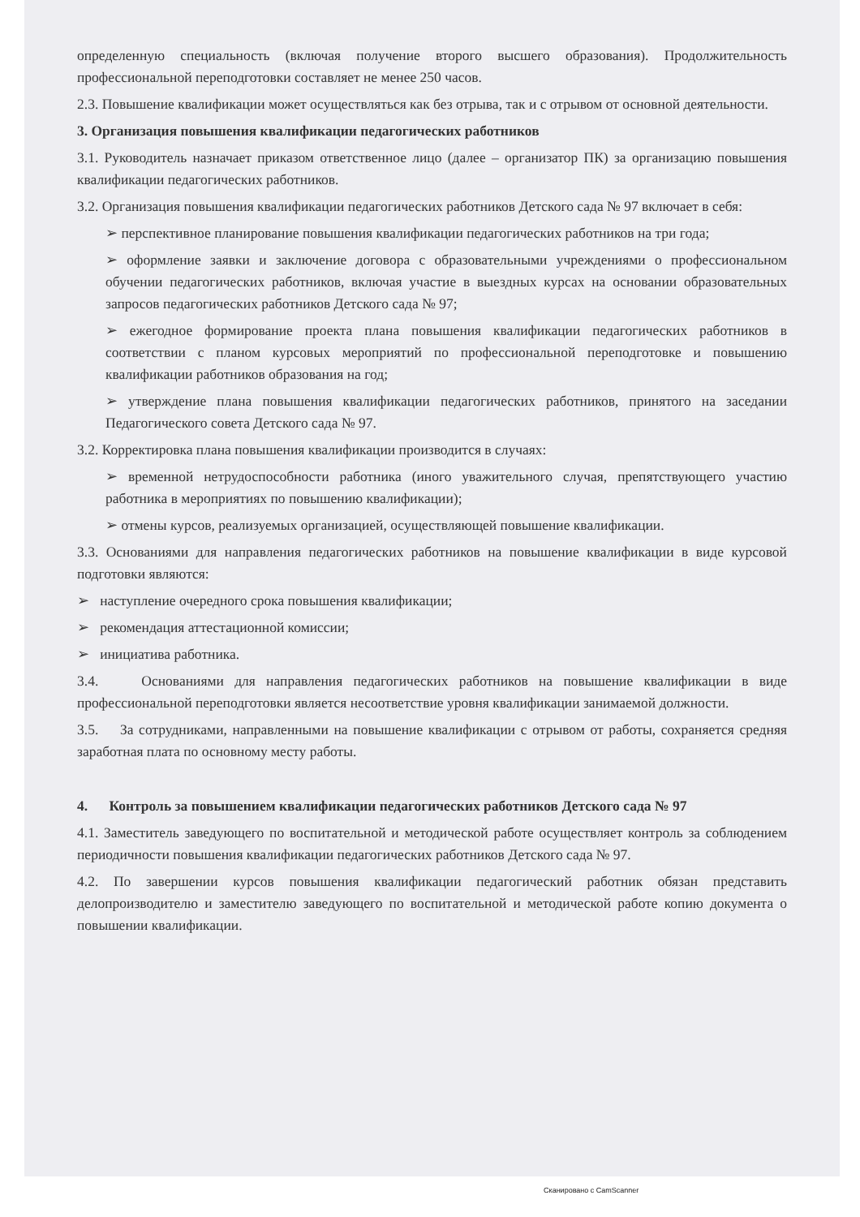определенную специальность (включая получение второго высшего образования). Продолжительность профессиональной переподготовки составляет не менее 250 часов.
2.3. Повышение квалификации может осуществляться как без отрыва, так и с отрывом от основной деятельности.
3. Организация повышения квалификации педагогических работников
3.1. Руководитель назначает приказом ответственное лицо (далее – организатор ПК) за организацию повышения квалификации педагогических работников.
3.2. Организация повышения квалификации педагогических работников Детского сада № 97 включает в себя:
➢ перспективное планирование повышения квалификации педагогических работников на три года;
➢ оформление заявки и заключение договора с образовательными учреждениями о профессиональном обучении педагогических работников, включая участие в выездных курсах на основании образовательных запросов педагогических работников Детского сада № 97;
➢ ежегодное формирование проекта плана повышения квалификации педагогических работников в соответствии с планом курсовых мероприятий по профессиональной переподготовке и повышению квалификации работников образования на год;
➢ утверждение плана повышения квалификации педагогических работников, принятого на заседании Педагогического совета Детского сада № 97.
3.2. Корректировка плана повышения квалификации производится в случаях:
➢ временной нетрудоспособности работника (иного уважительного случая, препятствующего участию работника в мероприятиях по повышению квалификации);
➢ отмены курсов, реализуемых организацией, осуществляющей повышение квалификации.
3.3. Основаниями для направления педагогических работников на повышение квалификации в виде курсовой подготовки являются:
➢ наступление очередного срока повышения квалификации;
➢ рекомендация аттестационной комиссии;
➢ инициатива работника.
3.4. Основаниями для направления педагогических работников на повышение квалификации в виде профессиональной переподготовки является несоответствие уровня квалификации занимаемой должности.
3.5. За сотрудниками, направленными на повышение квалификации с отрывом от работы, сохраняется средняя заработная плата по основному месту работы.
4. Контроль за повышением квалификации педагогических работников Детского сада № 97
4.1. Заместитель заведующего по воспитательной и методической работе осуществляет контроль за соблюдением периодичности повышения квалификации педагогических работников Детского сада № 97.
4.2. По завершении курсов повышения квалификации педагогический работник обязан представить делопроизводителю и заместителю заведующего по воспитательной и методической работе копию документа о повышении квалификации.
Сканировано с CamScanner